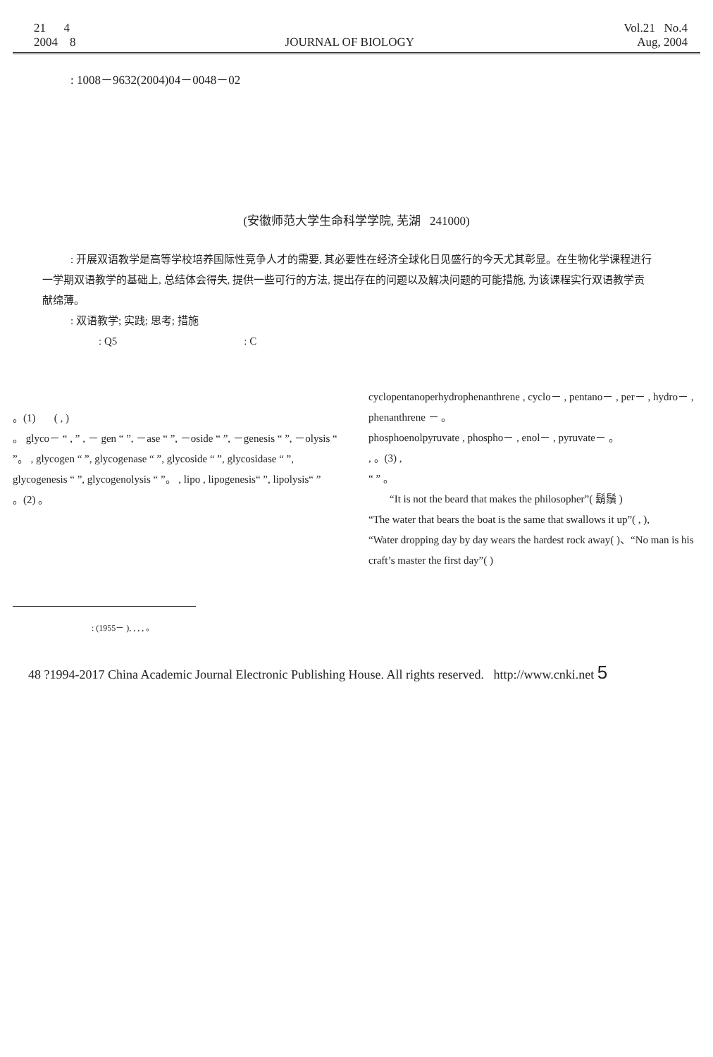21 4
2004 8
JOURNAL OF BIOLOGY Vol.21 No.4
Aug, 2004
: 1008－9632(2004)04－0048－02
(安徽师范大学生命科学学院, 芜湖 241000)
: 开展双语教学是高等学校培养国际性竞争人才的需要, 其必要性在经济全球化日见盛行的今天尤其彰显。在生物化学课程进行一学期双语教学的基础上, 总结体会得失, 提供一些可行的方法, 提出存在的问题以及解决问题的可能措施, 为该课程实行双语教学贡献绵薄。
: 双语教学; 实践; 思考; 措施
: Q5 : C
。(1) ( , )
。 glyco－ “ , ” , － gen “ ”, －ase “ ”, －oside “ ”, －genesis “ ”, －olysis “ ”。 , glycogen “ ”, glycogenase “ ”, glycoside “ ”, glycosidase “ ”, glycogenesis “ ”, glycogenolysis “ ”。 , lipo , lipogenesis“ ”, lipolysis“ ”
。(2) 。
cyclopentanoperhydrophenanthrene , cyclo－ , pentano－ , per－ , hydro－ , phenanthrene － 。
phosphoenolpyruvate , phospho－ , enol－ , pyruvate－ 。
, 。(3) ,
“ ” 。
“It is not the beard that makes the philosopher”( 鬍鬚 )
“The water that bears the boat is the same that swallows it up”( , ),
“Water dropping day by day wears the hardest rock away( )、“No man is his craft’s master the first day”( )
: (1955－ ), , , , 。
48 ?1994-2017 China Academic Journal Electronic Publishing House. All rights reserved. http://www.cnki.net 5